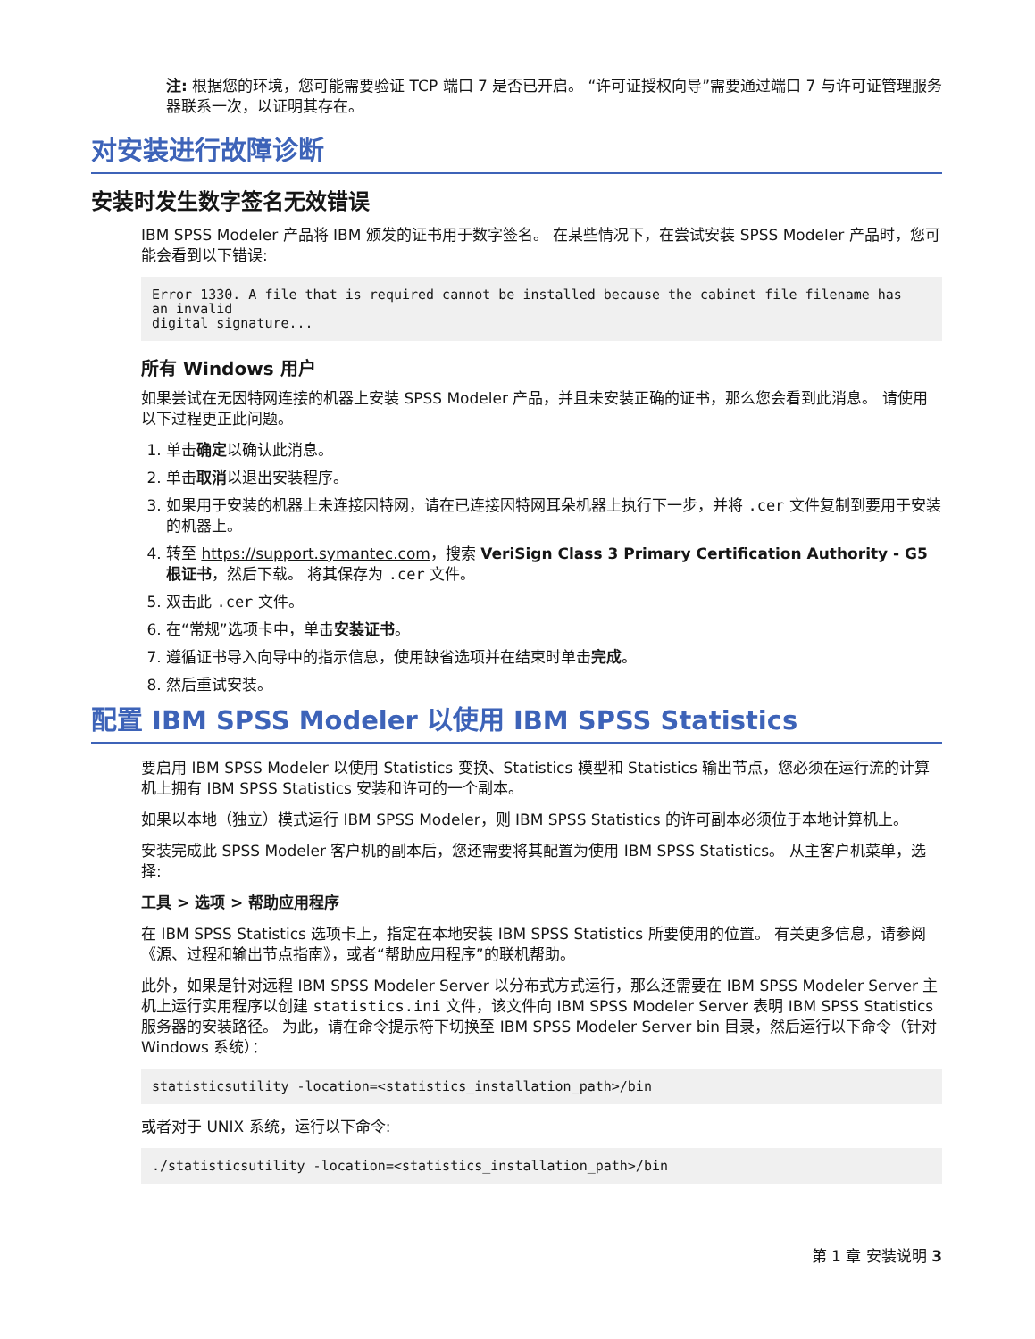注: 根据您的环境，您可能需要验证 TCP 端口 7 是否已开启。 “许可证授权向导”需要通过端口 7 与许可证管理服务器联系一次，以证明其存在。
对安装进行故障诊断
安装时发生数字签名无效错误
IBM SPSS Modeler 产品将 IBM 颁发的证书用于数字签名。 在某些情况下，在尝试安装 SPSS Modeler 产品时，您可能会看到以下错误:
Error 1330. A file that is required cannot be installed because the cabinet file filename has
an invalid
digital signature...
所有 Windows 用户
如果尝试在无因特网连接的机器上安装 SPSS Modeler 产品，并且未安装正确的证书，那么您会看到此消息。 请使用以下过程更正此问题。
1. 单击确定以确认此消息。
2. 单击取消以退出安装程序。
3. 如果用于安装的机器上未连接因特网，请在已连接因特网耳朵机器上执行下一步，并将 .cer 文件复制到要用于安装的机器上。
4. 转至 https://support.symantec.com，搜索 VeriSign Class 3 Primary Certification Authority - G5 根证书，然后下载。 将其保存为 .cer 文件。
5. 双击此 .cer 文件。
6. 在“常规”选项卡中，单击安装证书。
7. 遵循证书导入向导中的指示信息，使用缺省选项并在结束时单击完成。
8. 然后重试安装。
配置 IBM SPSS Modeler 以使用 IBM SPSS Statistics
要启用 IBM SPSS Modeler 以使用 Statistics 变换、Statistics 模型和 Statistics 输出节点，您必须在运行流的计算机上拥有 IBM SPSS Statistics 安装和许可的一个副本。
如果以本地（独立）模式运行 IBM SPSS Modeler，则 IBM SPSS Statistics 的许可副本必须位于本地计算机上。
安装完成此 SPSS Modeler 客户机的副本后，您还需要将其配置为使用 IBM SPSS Statistics。 从主客户机菜单，选择:
工具 > 选项 > 帮助应用程序
在 IBM SPSS Statistics 选项卡上，指定在本地安装 IBM SPSS Statistics 所要使用的位置。 有关更多信息，请参阅《源、过程和输出节点指南》，或者“帮助应用程序”的联机帮助。
此外，如果是针对远程 IBM SPSS Modeler Server 以分布式方式运行，那么还需要在 IBM SPSS Modeler Server 主机上运行实用程序以创建 statistics.ini 文件，该文件向 IBM SPSS Modeler Server 表明 IBM SPSS Statistics 服务器的安装路径。 为此，请在命令提示符下切换至 IBM SPSS Modeler Server bin 目录，然后运行以下命令（针对 Windows 系统）：
statisticsutility -location=<statistics_installation_path>/bin
或者对于 UNIX 系统，运行以下命令:
./statisticsutility -location=<statistics_installation_path>/bin
第 1 章 安装说明 3